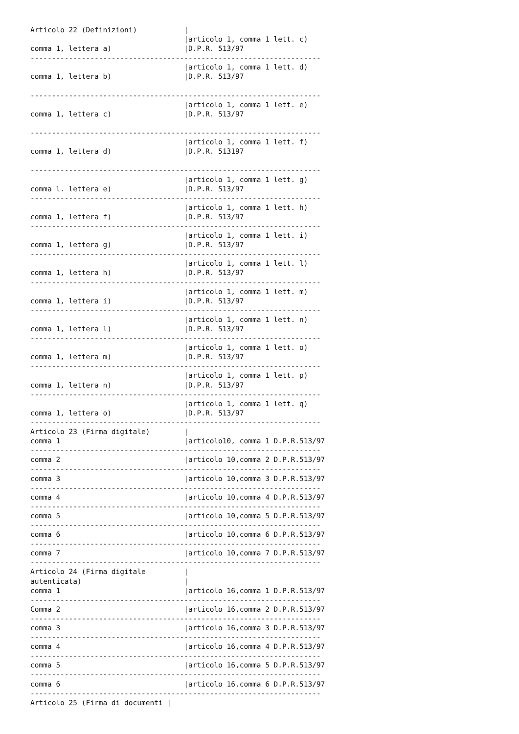Articolo 22 (Definizioni)           |
                                    |articolo 1, comma 1 lett. c)
comma 1, lettera a)                 |D.P.R. 513/97
--------------------------------------------------------------------
                                    |articolo 1, comma 1 lett. d)
comma 1, lettera b)                 |D.P.R. 513/97

--------------------------------------------------------------------
                                    |articolo 1, comma 1 lett. e)
comma 1, lettera c)                 |D.P.R. 513/97

--------------------------------------------------------------------
                                    |articolo 1, comma 1 lett. f)
comma 1, lettera d)                 |D.P.R. 513197

--------------------------------------------------------------------
                                    |articolo 1, comma 1 lett. g)
comma l. lettera e)                 |D.P.R. 513/97
--------------------------------------------------------------------
                                    |articolo 1, comma 1 lett. h)
comma 1, lettera f)                 |D.P.R. 513/97
--------------------------------------------------------------------
                                    |articolo 1, comma 1 lett. i)
comma 1, lettera g)                 |D.P.R. 513/97
--------------------------------------------------------------------
                                    |articolo 1, comma 1 lett. l)
comma 1, lettera h)                 |D.P.R. 513/97
--------------------------------------------------------------------
                                    |articolo 1, comma 1 lett. m)
comma 1, lettera i)                 |D.P.R. 513/97
--------------------------------------------------------------------
                                    |articolo 1, comma 1 lett. n)
comma 1, lettera l)                 |D.P.R. 513/97
--------------------------------------------------------------------
                                    |articolo 1, comma 1 lett. o)
comma 1, lettera m)                 |D.P.R. 513/97
--------------------------------------------------------------------
                                    |articolo 1, comma 1 lett. p)
comma 1, lettera n)                 |D.P.R. 513/97
--------------------------------------------------------------------
                                    |articolo 1, comma 1 lett. q)
comma 1, lettera o)                 |D.P.R. 513/97
--------------------------------------------------------------------
Articolo 23 (Firma digitale)        |
comma 1                             |articolo10, comma 1 D.P.R.513/97
--------------------------------------------------------------------
comma 2                             |articolo 10,comma 2 D.P.R.513/97
--------------------------------------------------------------------
comma 3                             |articolo 10,comma 3 D.P.R.513/97
--------------------------------------------------------------------
comma 4                             |articolo 10,comma 4 D.P.R.513/97
--------------------------------------------------------------------
comma 5                             |articolo 10,comma 5 D.P.R.513/97
--------------------------------------------------------------------
comma 6                             |articolo 10,comma 6 D.P.R.513/97
--------------------------------------------------------------------
comma 7                             |articolo 10,comma 7 D.P.R.513/97
--------------------------------------------------------------------
Articolo 24 (Firma digitale         |
autenticata)                        |
comma 1                             |articolo 16,comma 1 D.P.R.513/97
--------------------------------------------------------------------
Comma 2                             |articolo 16,comma 2 D.P.R.513/97
--------------------------------------------------------------------
comma 3                             |articolo 16,comma 3 D.P.R.513/97
--------------------------------------------------------------------
comma 4                             |articolo 16,comma 4 D.P.R.513/97
--------------------------------------------------------------------
comma 5                             |articolo 16,comma 5 D.P.R.513/97
--------------------------------------------------------------------
comma 6                             |articolo 16.comma 6 D.P.R.513/97
--------------------------------------------------------------------
Articolo 25 (Firma di documenti |